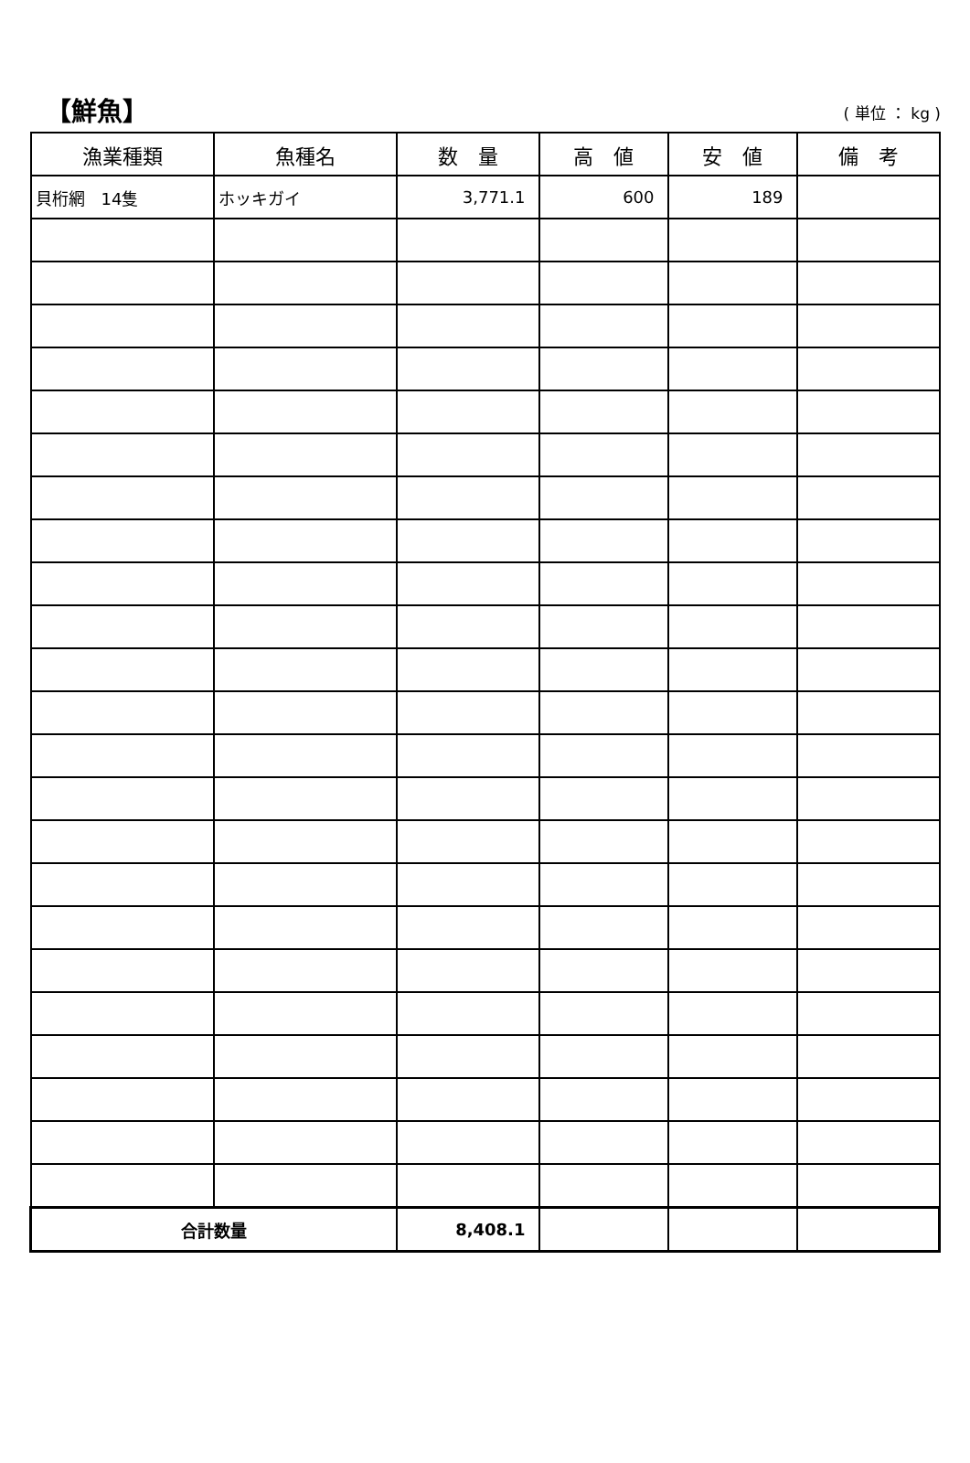【鮮魚】
( 単位 ： kg )
| 漁業種類 | 魚種名 | 数 量 | 高 値 | 安 値 | 備 考 |
| --- | --- | --- | --- | --- | --- |
| 貝桁網 14隻 | ホッキガイ | 3,771.1 | 600 | 189 | |
| 合計数量 | | 8,408.1 | | | |